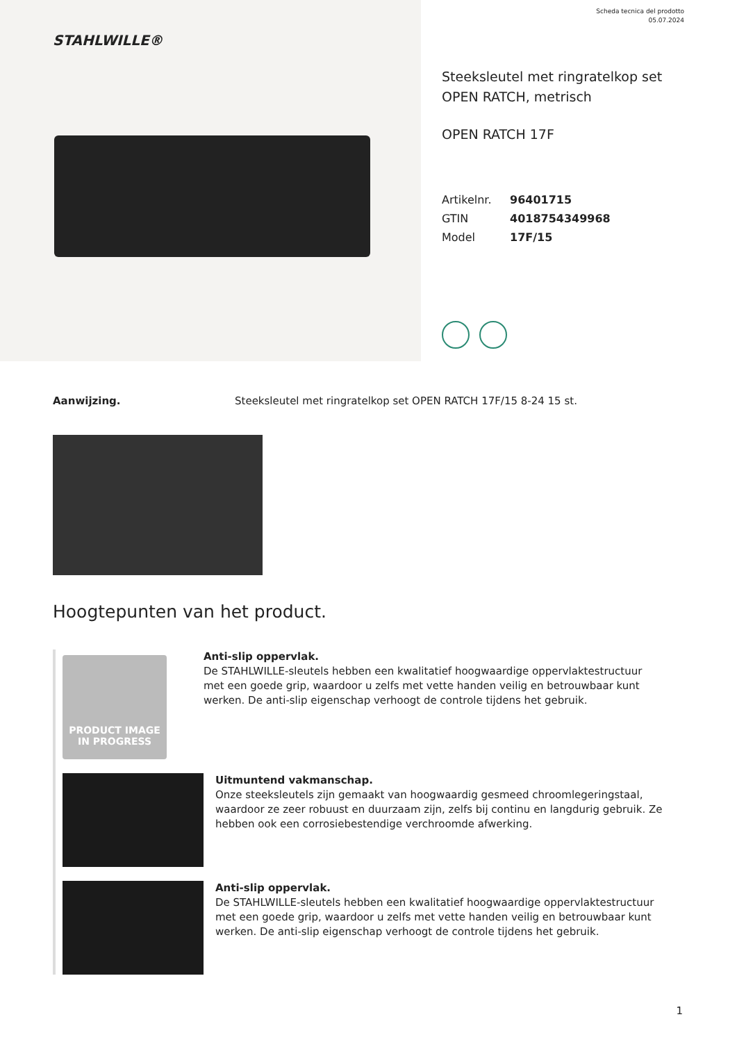STAHLWILLE®
Scheda tecnica del prodotto
05.07.2024
Steeksleutel met ringratelkop set
OPEN RATCH, metrisch
OPEN RATCH 17F
| Artikelnr. | 96401715 |
| GTIN | 4018754349968 |
| Model | 17F/15 |
Aanwijzing. Steeksleutel met ringratelkop set OPEN RATCH 17F/15 8-24 15 st.
Hoogtepunten van het product.
PRODUCT IMAGE
IN PROGRESS
Anti-slip oppervlak.
De STAHLWILLE-sleutels hebben een kwalitatief hoogwaardige oppervlaktestructuur met een goede grip, waardoor u zelfs met vette handen veilig en betrouwbaar kunt werken. De anti-slip eigenschap verhoogt de controle tijdens het gebruik.
Uitmuntend vakmanschap.
Onze steeksleutels zijn gemaakt van hoogwaardig gesmeed chroomlegeringstaal, waardoor ze zeer robuust en duurzaam zijn, zelfs bij continu en langdurig gebruik. Ze hebben ook een corrosiebestendige verchroomde afwerking.
Anti-slip oppervlak.
De STAHLWILLE-sleutels hebben een kwalitatief hoogwaardige oppervlaktestructuur met een goede grip, waardoor u zelfs met vette handen veilig en betrouwbaar kunt werken. De anti-slip eigenschap verhoogt de controle tijdens het gebruik.
1